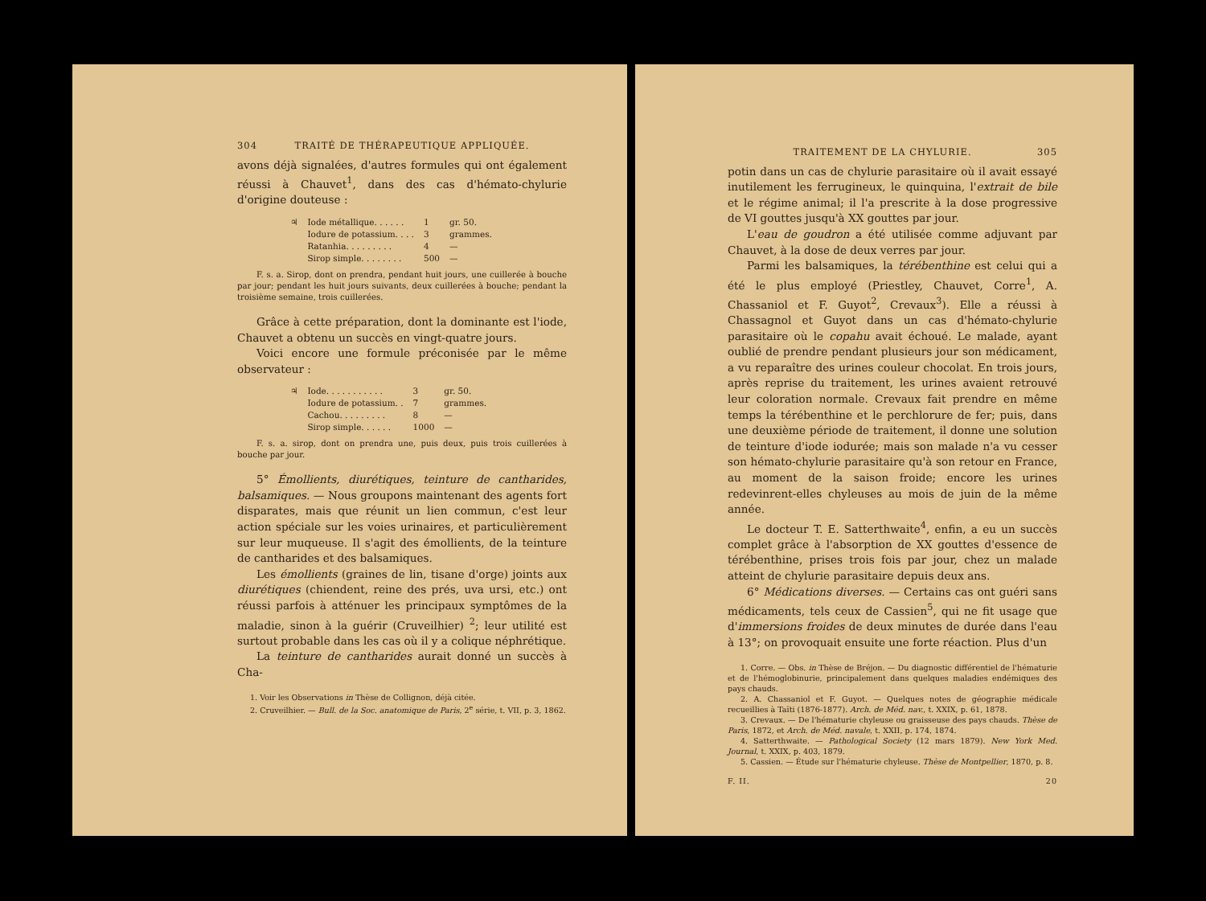304 TRAITÉ DE THÉRAPEUTIQUE APPLIQUÉE.
avons déjà signalées, d'autres formules qui ont également réussi à Chauvet<sup>1</sup>, dans des cas d'hémato-chylurie d'origine douteuse :
| ♃ | Iode métallique. . . . . . | 1 | gr. 50. |
| | Iodure de potassium. . . . | 3 | grammes. |
| | Ratanhia. . . . . . . . . | 4 | — |
| | Sirop simple. . . . . . . . | 500 | — |
F. s. a. Sirop, dont on prendra, pendant huit jours, une cuillerée à bouche par jour; pendant les huit jours suivants, deux cuillerées à bouche; pendant la troisième semaine, trois cuillerées.
Grâce à cette préparation, dont la dominante est l'iode, Chauvet a obtenu un succès en vingt-quatre jours.
Voici encore une formule préconisée par le même observateur :
| ♃ | Iode. . . . . . . . . . . | 3 | gr. 50. |
| | Iodure de potassium. . | 7 | grammes. |
| | Cachou. . . . . . . . . | 8 | — |
| | Sirop simple. . . . . . | 1000 | — |
F. s. a. sirop, dont on prendra une, puis deux, puis trois cuillerées à bouche par jour.
5° Émollients, diurétiques, teinture de cantharides, balsamiques. — Nous groupons maintenant des agents fort disparates, mais que réunit un lien commun, c'est leur action spéciale sur les voies urinaires, et particulièrement sur leur muqueuse. Il s'agit des émollients, de la teinture de cantharides et des balsamiques.
Les émollients (graines de lin, tisane d'orge) joints aux diurétiques (chiendent, reine des prés, uva ursi, etc.) ont réussi parfois à atténuer les principaux symptômes de la maladie, sinon à la guérir (Cruveilhier) <sup>2</sup>; leur utilité est surtout probable dans les cas où il y a colique néphrétique.
La teinture de cantharides aurait donné un succès à Cha-
1. Voir les Observations in Thèse de Collignon, déjà citée.
2. Cruveilhier. — Bull. de la Soc. anatomique de Paris, 2<sup>e</sup> série, t. VII, p. 3, 1862.
TRAITEMENT DE LA CHYLURIE. 305
potin dans un cas de chylurie parasitaire où il avait essayé inutilement les ferrugineux, le quinquina, l'extrait de bile et le régime animal; il l'a prescrite à la dose progressive de VI gouttes jusqu'à XX gouttes par jour.
L'eau de goudron a été utilisée comme adjuvant par Chauvet, à la dose de deux verres par jour.
Parmi les balsamiques, la térébenthine est celui qui a été le plus employé (Priestley, Chauvet, Corre<sup>1</sup>, A. Chassaniol et F. Guyot<sup>2</sup>, Crevaux<sup>3</sup>). Elle a réussi à Chassagnol et Guyot dans un cas d'hémato-chylurie parasitaire où le copahu avait échoué. Le malade, ayant oublié de prendre pendant plusieurs jour son médicament, a vu reparaître des urines couleur chocolat. En trois jours, après reprise du traitement, les urines avaient retrouvé leur coloration normale. Crevaux fait prendre en même temps la térébenthine et le perchlorure de fer; puis, dans une deuxième période de traitement, il donne une solution de teinture d'iode iodurée; mais son malade n'a vu cesser son hémato-chylurie parasitaire qu'à son retour en France, au moment de la saison froide; encore les urines redevinrent-elles chyleuses au mois de juin de la même année.
Le docteur T. E. Satterthwaite<sup>4</sup>, enfin, a eu un succès complet grâce à l'absorption de XX gouttes d'essence de térébenthine, prises trois fois par jour, chez un malade atteint de chylurie parasitaire depuis deux ans.
6° Médications diverses. — Certains cas ont guéri sans médicaments, tels ceux de Cassien<sup>5</sup>, qui ne fit usage que d'immersions froides de deux minutes de durée dans l'eau à 13°; on provoquait ensuite une forte réaction. Plus d'un
1. Corre. — Obs. in Thèse de Bréjon. — Du diagnostic différentiel de l'hématurie et de l'hémoglobinurie, principalement dans quelques maladies endémiques des pays chauds.
2. A. Chassaniol et F. Guyot. — Quelques notes de géographie médicale recueillies à Taïti (1876-1877). Arch. de Méd. nav., t. XXIX, p. 61, 1878.
3. Crevaux. — De l'hématurie chyleuse ou graisseuse des pays chauds. Thèse de Paris, 1872, et Arch. de Méd. navale, t. XXII, p. 174, 1874.
4. Satterthwaite. — Pathological Society (12 mars 1879). New York Med. Journal, t. XXIX, p. 403, 1879.
5. Cassien. — Étude sur l'hématurie chyleuse. Thèse de Montpellier, 1870, p. 8.
F. II. 20